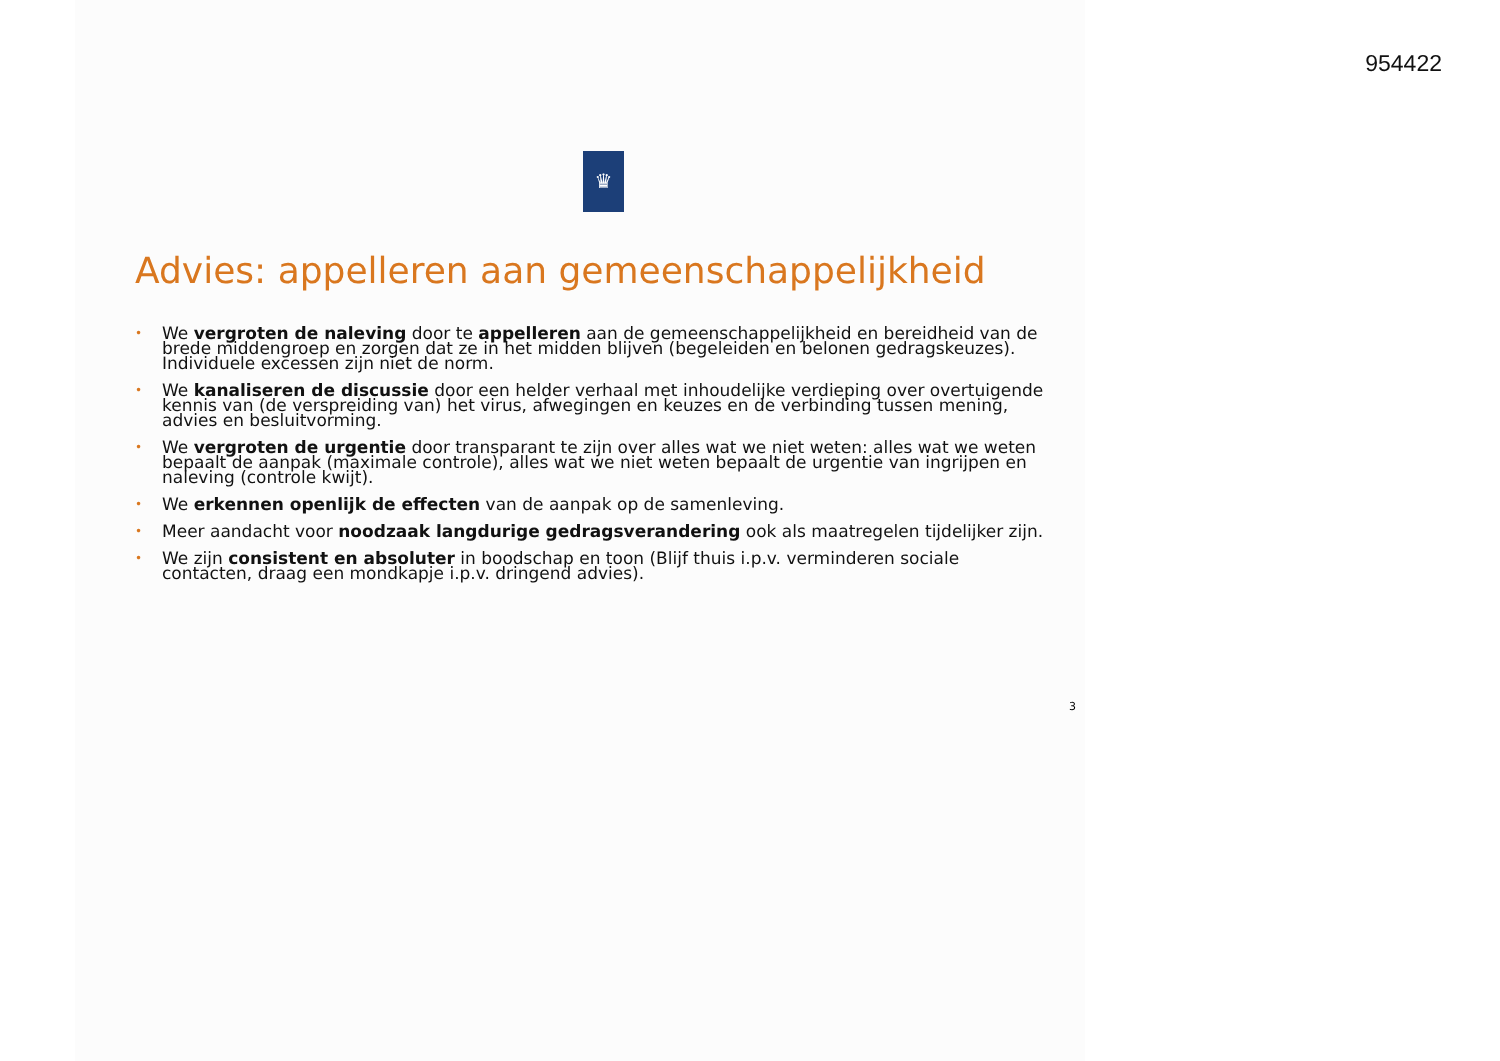954422
♛
Advies: appelleren aan gemeenschappelijkheid
• We vergroten de naleving door te appelleren aan de gemeenschappelijkheid en bereidheid van de brede middengroep en zorgen dat ze in het midden blijven (begeleiden en belonen gedragskeuzes). Individuele excessen zijn niet de norm.
• We kanaliseren de discussie door een helder verhaal met inhoudelijke verdieping over overtuigende kennis van (de verspreiding van) het virus, afwegingen en keuzes en de verbinding tussen mening, advies en besluitvorming.
• We vergroten de urgentie door transparant te zijn over alles wat we niet weten: alles wat we weten bepaalt de aanpak (maximale controle), alles wat we niet weten bepaalt de urgentie van ingrijpen en naleving (controle kwijt).
• We erkennen openlijk de effecten van de aanpak op de samenleving.
• Meer aandacht voor noodzaak langdurige gedragsverandering ook als maatregelen tijdelijker zijn.
• We zijn consistent en absoluter in boodschap en toon (Blijf thuis i.p.v. verminderen sociale contacten, draag een mondkapje i.p.v. dringend advies).
3